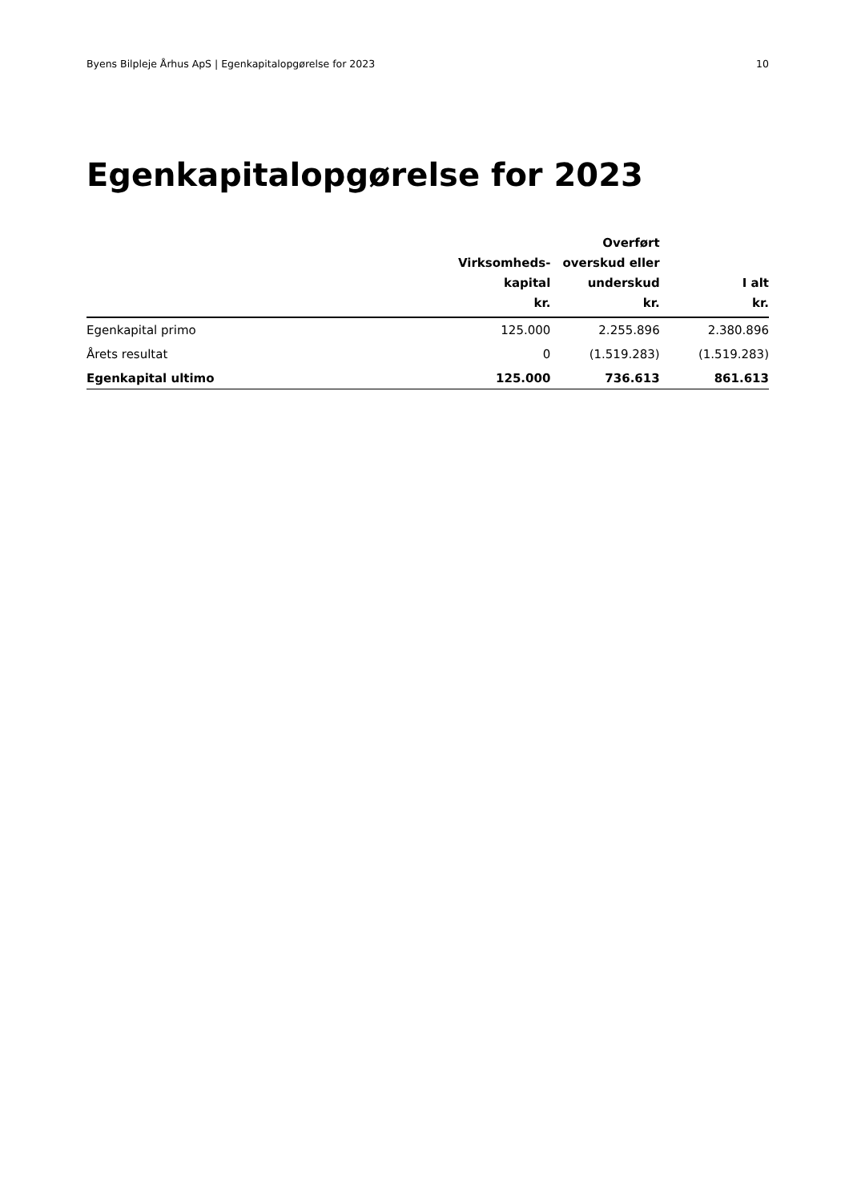Byens Bilpleje Århus ApS | Egenkapitalopgørelse for 2023 10
Egenkapitalopgørelse for 2023
| | Virksomheds- kapital kr. | Overført overskud eller underskud kr. | I alt kr. |
| --- | --- | --- | --- |
| Egenkapital primo | 125.000 | 2.255.896 | 2.380.896 |
| Årets resultat | 0 | (1.519.283) | (1.519.283) |
| Egenkapital ultimo | 125.000 | 736.613 | 861.613 |